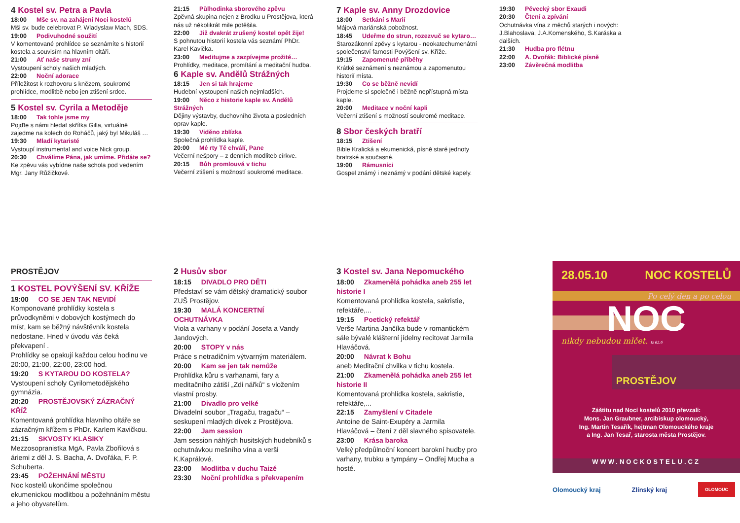4 Kostel sv. Petra a Pavla
18:00 Mše sv. na zahájení Noci kostelů
Mši sv. bude celebrovat P. Wladyslaw Mach, SDS.
19:00 Podivuhodné soužití
V komentované prohlídce se seznámíte s historií kostela a souvisím na hlavním oltáři.
21:00 Ať naše struny zní
Vystoupení scholy našich mladých.
22:00 Noční adorace
Příležitost k rozhovoru s knězem, soukromé prohlídce, modlitbě nebo jen ztišení srdce.
5 Kostel sv. Cyrila a Metoděje
18:00 Tak tohle jsme my
Pojďte s námi hledat skřítka Gilla, virtuálně zajedme na kolech do Roháčů, jaký byl Mikuláš …
19:30 Mladí kytaristé
Vystoupí instrumental and voice Nick group.
20:30 Chválíme Pána, jak umíme. Přidáte se?
Ke zpěvu vás vybídne naše schola pod vedením Mgr. Jany Růžičkové.
21:15 Půlhodinka sborového zpěvu
Zpěvná skupina nejen z Brodku u Prostějova, která nás už několikrát mile potěšila.
22:00 Již dvakrát zrušený kostel opět žije!
S pohnutou historií kostela vás seznámí PhDr. Karel Kavička.
23:00 Meditujme a zazpívejme prožité…
Prohlídky, meditace, promítání a meditační hudba.
6 Kaple sv. Andělů Strážných
18:15 Jen si tak hrajeme
Hudební vystoupení našich nejmladších.
19:00 Něco z historie kaple sv. Andělů Strážných
Dějiny výstavby, duchovního života a posledních oprav kaple.
19:30 Viděno zblízka
Společná prohlídka kaple.
20:00 Mé rty Tě chválí, Pane
Večerní nešpory – z denních modliteb církve.
20:15 Bůh promlouvá v tichu
Večerní ztišení s možností soukromé meditace.
7 Kaple sv. Anny Drozdovice
18:00 Setkání s Marií
Májová mariánská pobožnost.
18:45 Udeřme do strun, rozezvuč se kytaro…
Starozákonní zpěvy s kytarou - neokatechumenátní společenství farnosti Povýšení sv. Kříže.
19:15 Zapomenuté příběhy
Krátké seznámení s neznámou a zapomenutou historií místa.
19:30 Co se běžně nevidí
Projdeme si společně i běžně nepřístupná místa kaple.
20:00 Meditace v noční kapli
Večerní ztišení s možností soukromé meditace.
8 Sbor českých bratří
18:15 Ztišení
Bible Kralická a ekumenická, písně staré jednoty bratrské a současné.
19:00 Rámusníci
Gospel známý i neznámý v podání dětské kapely.
19:30 Pěvecký sbor Exaudi
20:30 Čtení a zpívání
Ochutnávka vína z měchů starých i nových: J.Blahoslava, J.A.Komenského, S.Karáska a dalších.
21:30 Hudba pro flétnu
22:00 A. Dvořák: Biblické písně
23:00 Závěrečná modlitba
PROSTĚJOV
1 KOSTEL POVÝŠENÍ SV. KŘÍŽE
19:00 CO SE JEN TAK NEVIDÍ
Komponované prohlídky kostela s průvodkyněmi v dobových kostýmech do míst, kam se běžný návštěvník kostela nedostane. Hned v úvodu vás čeká překvapení .
Prohlídky se opakují každou celou hodinu ve 20:00, 21:00, 22:00, 23:00 hod.
19:20 S KYTAROU DO KOSTELA?
Vystoupení scholy Cyrilometodějského gymnázia.
20:20 PROSTĚJOVSKÝ ZÁZRAČNÝ KŘÍŽ
Komentovaná prohlídka hlavního oltáře se zázračným křížem s PhDr. Karlem Kavičkou.
21:15 SKVOSTY KLASIKY
Mezzosopranistka MgA. Pavla Zbořilová s áriemi z děl J. S. Bacha, A. Dvořáka, F. P. Schuberta.
23:45 POŽEHNÁNÍ MĚSTU
Noc kostelů ukončíme společnou ekumenickou modlitbou a požehnáním městu a jeho obyvatelům.
2 Husův sbor
18:15 DIVADLO PRO DĚTI
Představí se vám dětský dramatický soubor ZUŠ Prostějov.
19:30 MALÁ KONCERTNÍ OCHUTNÁVKA
Viola a varhany v podání Josefa a Vandy Jandových.
20:00 STOPY v nás
Práce s netradičním výtvarným materiálem.
20:00 Kam se jen tak nemůže
Prohlídka kůru s varhanami, fary a meditačního zátiší „Zdi nářků“ s vložením vlastní prosby.
21:00 Divadlo pro velké
Divadelní soubor „Tragaču, tragaču“ – seskupení mladých dívek z Prostějova.
22:00 Jam session
Jam session náhlých husitských hudebníků s ochutnávkou mešního vína a verši K.Kaprálové.
23:00 Modlitba v duchu Taizé
23:30 Noční prohlídka s překvapením
3 Kostel sv. Jana Nepomuckého
18:00 Zkamenělá pohádka aneb 255 let historie I
Komentovaná prohlídka kostela, sakristie, refektáře,...
19:15 Poetický refektář
Verše Martina Jančíka bude v romantickém sále bývalé klášterní jídelny recitovat Jarmila Hlaváčová.
20:00 Návrat k Bohu
aneb Meditační chvilka v tichu kostela.
21:00 Zkamenělá pohádka aneb 255 let historie II
Komentovaná prohlídka kostela, sakristie, refektáře,...
22:15 Zamyšlení v Citadele
Antoine de Saint-Exupéry a Jarmila Hlaváčová – čtení z děl slavného spisovatele.
23:00 Krása baroka
Velký předpůlnoční koncert barokní hudby pro varhany, trubku a tympány – Ondřej Mucha a hosté.
28.05.10 NOC KOSTELŮ
Po celý den a po celou
NOC
nikdy nebudou mlčet. Iz 62,6
PROSTĚJOV
Záštitu nad Nocí kostelů 2010 převzali:
Mons. Jan Graubner, arcibiskup olomoucký,
Ing. Martin Tesařík, hejtman Olomouckého kraje
a Ing. Jan Tesař, starosta města Prostějov.
WWW.NOCKOSTELU.CZ
Olomoucký kraj Zlínský kraj OLOMOUC